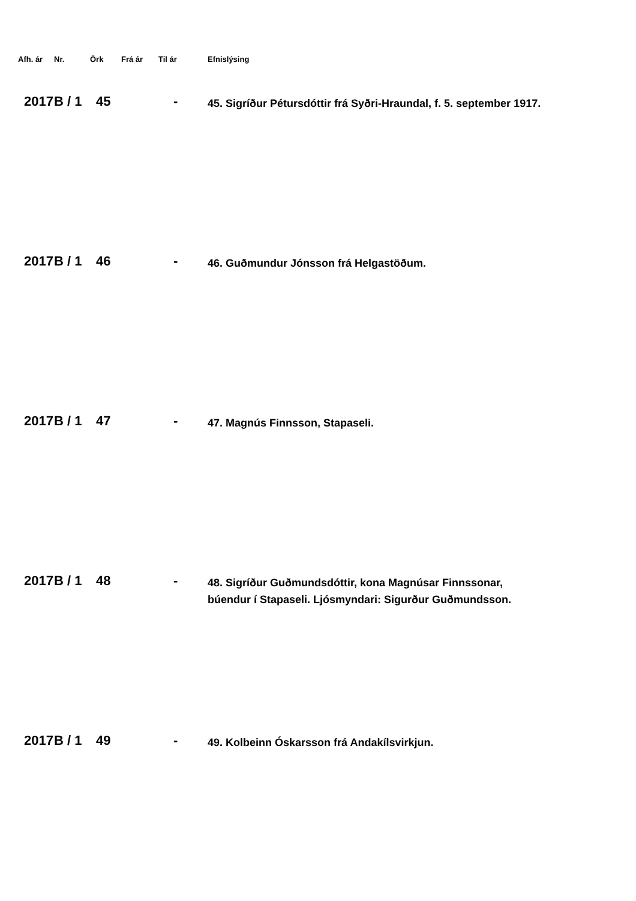| Afh. ár | Nr. | Örk | Frá ár | Til ár | Efnislýsing |
| --- | --- | --- | --- | --- | --- |
| 2017 | B / 1 | 45 | | - | 45. Sigríður Pétursdóttir frá Syðri-Hraundal, f. 5. september 1917. |
| 2017 | B / 1 | 46 | | - | 46. Guðmundur Jónsson frá Helgastöðum. |
| 2017 | B / 1 | 47 | | - | 47. Magnús Finnsson, Stapaseli. |
| 2017 | B / 1 | 48 | | - | 48. Sigríður Guðmundsdóttir, kona Magnúsar Finnssonar, búendur í Stapaseli. Ljósmyndari: Sigurður Guðmundsson. |
| 2017 | B / 1 | 49 | | - | 49. Kolbeinn Óskarsson frá Andakílsvirkjun. |